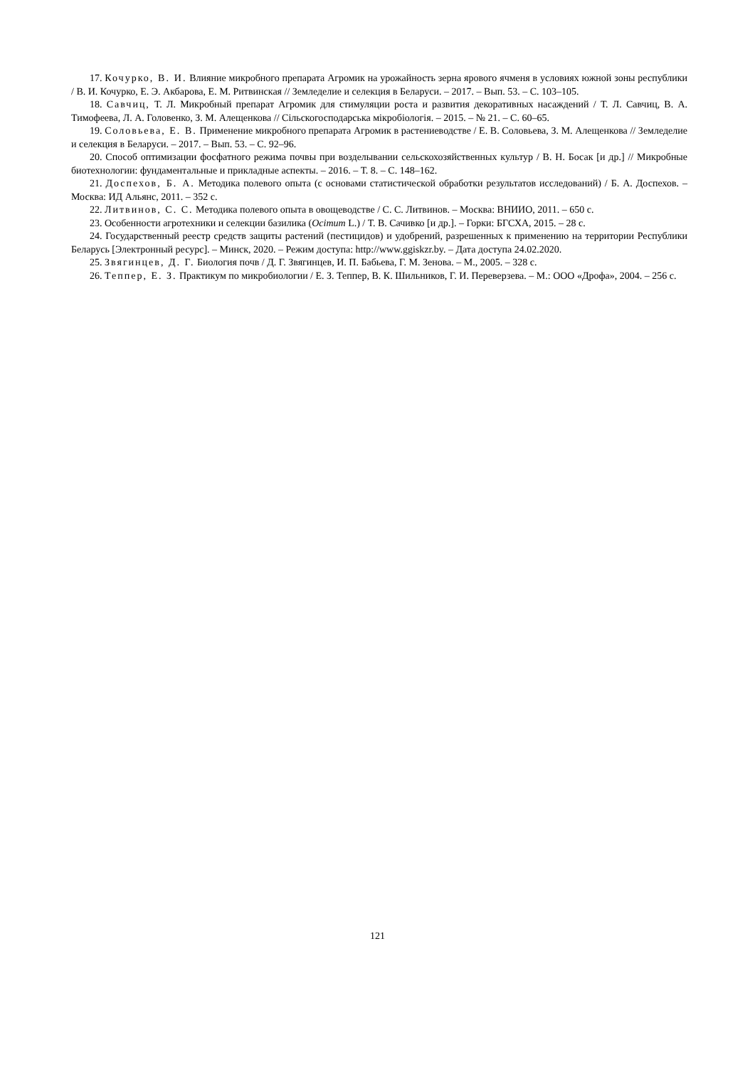17. Кочурко, В. И. Влияние микробного препарата Агромик на урожайность зерна ярового ячменя в условиях южной зоны республики / В. И. Кочурко, Е. Э. Акбарова, Е. М. Ритвинская // Земледелие и селекция в Беларуси. – 2017. – Вып. 53. – С. 103–105.
18. Савчиц, Т. Л. Микробный препарат Агромик для стимуляции роста и развития декоративных насаждений / Т. Л. Савчиц, В. А. Тимофеева, Л. А. Головенко, З. М. Алещенкова // Сільскогосподарська мікробіологія. – 2015. – № 21. – С. 60–65.
19. Соловьева, Е. В. Применение микробного препарата Агромик в растениеводстве / Е. В. Соловьева, З. М. Алещенкова // Земледелие и селекция в Беларуси. – 2017. – Вып. 53. – С. 92–96.
20. Способ оптимизации фосфатного режима почвы при возделывании сельскохозяйственных культур / В. Н. Босак [и др.] // Микробные биотехнологии: фундаментальные и прикладные аспекты. – 2016. – Т. 8. – С. 148–162.
21. Доспехов, Б. А. Методика полевого опыта (с основами статистической обработки результатов исследований) / Б. А. Доспехов. – Москва: ИД Альянс, 2011. – 352 с.
22. Литвинов, С. С. Методика полевого опыта в овощеводстве / С. С. Литвинов. – Москва: ВНИИО, 2011. – 650 с.
23. Особенности агротехники и селекции базилика (Ocimum L.) / Т. В. Сачивко [и др.]. – Горки: БГСХА, 2015. – 28 с.
24. Государственный реестр средств защиты растений (пестицидов) и удобрений, разрешенных к применению на территории Республики Беларусь [Электронный ресурс]. – Минск, 2020. – Режим доступа: http://www.ggiskzr.by. – Дата доступа 24.02.2020.
25. Звягинцев, Д. Г. Биология почв / Д. Г. Звягинцев, И. П. Бабьева, Г. М. Зенова. – М., 2005. – 328 с.
26. Теппер, Е. З. Практикум по микробиологии / Е. З. Теппер, В. К. Шильников, Г. И. Переверзева. – М.: ООО «Дрофа», 2004. – 256 с.
121